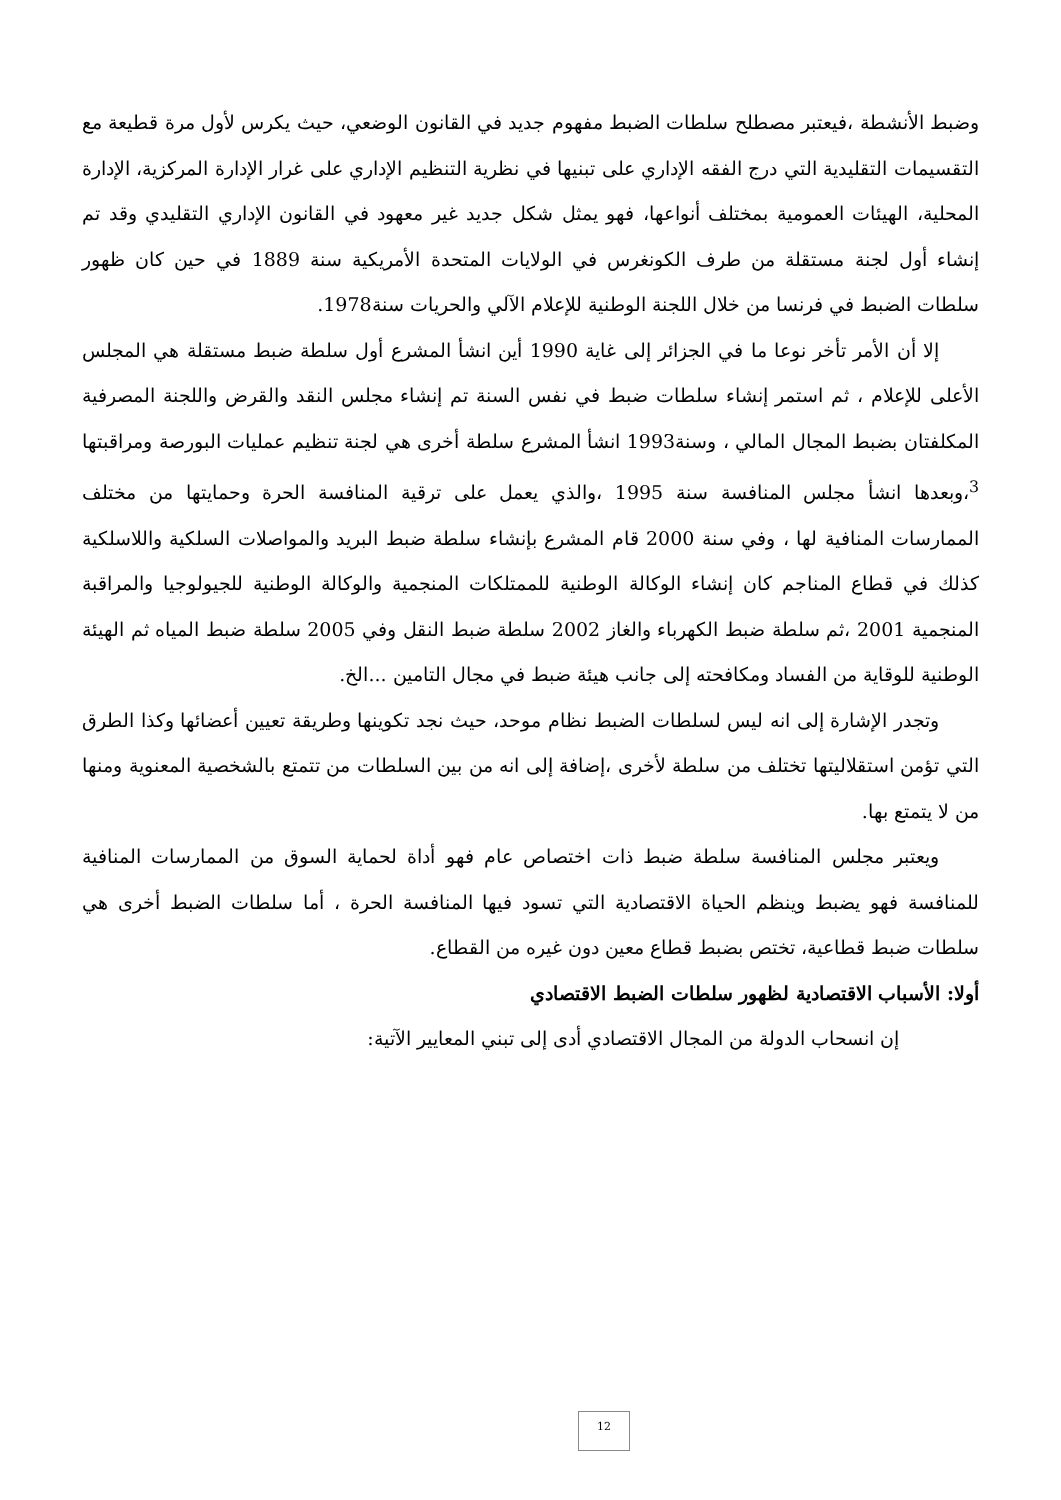وضبط الأنشطة ،فيعتبر مصطلح سلطات الضبط مفهوم جديد في القانون الوضعي، حيث يكرس لأول مرة قطيعة مع التقسيمات التقليدية التي درج الفقه الإداري على تبنيها في نظرية التنظيم الإداري على غرار الإدارة المركزية، الإدارة المحلية، الهيئات العمومية بمختلف أنواعها، فهو يمثل شكل جديد غير معهود في القانون الإداري التقليدي وقد تم إنشاء أول لجنة مستقلة من طرف الكونغرس في الولايات المتحدة الأمريكية سنة 1889 في حين كان ظهور سلطات الضبط في فرنسا من خلال اللجنة الوطنية للإعلام الآلي والحريات سنة1978.
إلا أن الأمر تأخر نوعا ما في الجزائر إلى غاية 1990 أين انشأ المشرع أول سلطة ضبط مستقلة هي المجلس الأعلى للإعلام ، ثم استمر إنشاء سلطات ضبط في نفس السنة تم إنشاء مجلس النقد والقرض واللجنة المصرفية المكلفتان بضبط المجال المالي ، وسنة1993 انشأ المشرع سلطة أخرى هي لجنة تنظيم عمليات البورصة ومراقبتها <sup>3</sup>،وبعدها انشأ مجلس المنافسة سنة 1995 ،والذي يعمل على ترقية المنافسة الحرة وحمايتها من مختلف الممارسات المنافية لها ، وفي سنة 2000 قام المشرع بإنشاء سلطة ضبط البريد والمواصلات السلكية واللاسلكية كذلك في قطاع المناجم كان إنشاء الوكالة الوطنية للممتلكات المنجمية والوكالة الوطنية للجيولوجيا والمراقبة المنجمية 2001 ،ثم سلطة ضبط الكهرباء والغاز 2002 سلطة ضبط النقل وفي 2005 سلطة ضبط المياه ثم الهيئة الوطنية للوقاية من الفساد ومكافحته إلى جانب هيئة ضبط في مجال التامين ...الخ.
وتجدر الإشارة إلى انه ليس لسلطات الضبط نظام موحد، حيث نجد تكوينها وطريقة تعيين أعضائها وكذا الطرق التي تؤمن استقلاليتها تختلف من سلطة لأخرى ،إضافة إلى انه من بين السلطات من تتمتع بالشخصية المعنوية ومنها من لا يتمتع بها.
ويعتبر مجلس المنافسة سلطة ضبط ذات اختصاص عام فهو أداة لحماية السوق من الممارسات المنافية للمنافسة فهو يضبط وينظم الحياة الاقتصادية التي تسود فيها المنافسة الحرة ، أما سلطات الضبط أخرى هي سلطات ضبط قطاعية، تختص بضبط قطاع معين دون غيره من القطاع.
أولا: الأسباب الاقتصادية لظهور سلطات الضبط الاقتصادي
إن انسحاب الدولة من المجال الاقتصادي أدى إلى تبني المعايير الآتية:
12